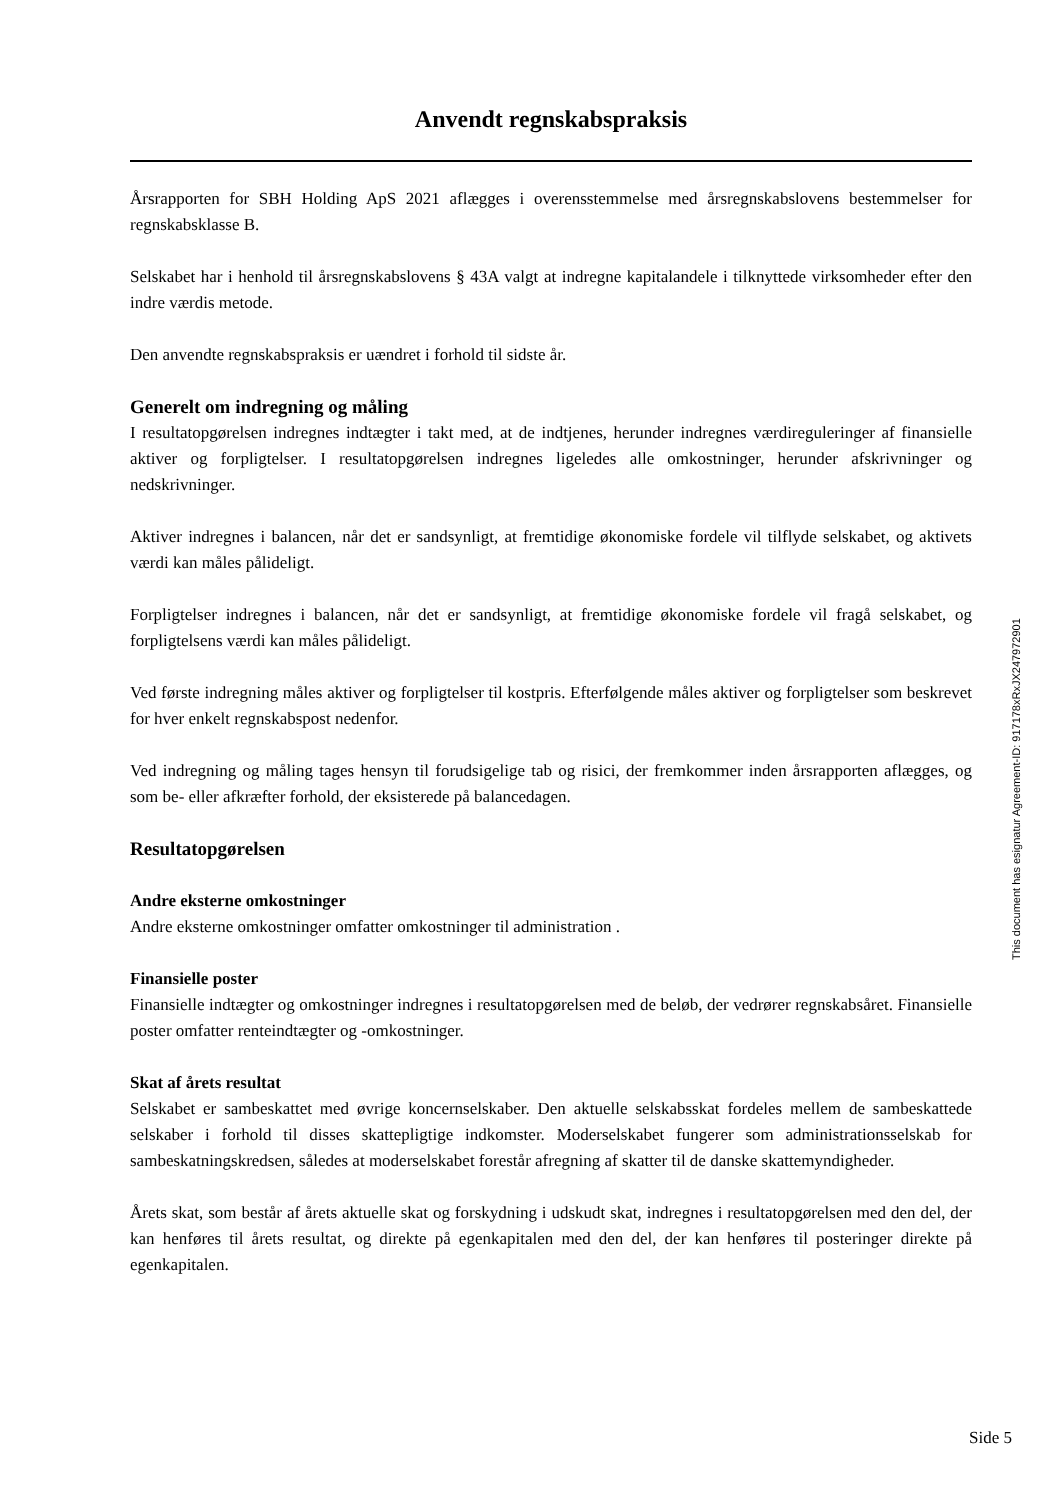Anvendt regnskabspraksis
Årsrapporten for SBH Holding ApS 2021 aflægges i overensstemmelse med årsregnskabslovens bestemmelser for regnskabsklasse B.
Selskabet har i henhold til årsregnskabslovens § 43A valgt at indregne kapitalandele i tilknyttede virksomheder efter den indre værdis metode.
Den anvendte regnskabspraksis er uændret i forhold til sidste år.
Generelt om indregning og måling
I resultatopgørelsen indregnes indtægter i takt med, at de indtjenes, herunder indregnes værdireguleringer af finansielle aktiver og forpligtelser. I resultatopgørelsen indregnes ligeledes alle omkostninger, herunder afskrivninger og nedskrivninger.
Aktiver indregnes i balancen, når det er sandsynligt, at fremtidige økonomiske fordele vil tilflyde selskabet, og aktivets værdi kan måles pålideligt.
Forpligtelser indregnes i balancen, når det er sandsynligt, at fremtidige økonomiske fordele vil fragå selskabet, og forpligtelsens værdi kan måles pålideligt.
Ved første indregning måles aktiver og forpligtelser til kostpris. Efterfølgende måles aktiver og forpligtelser som beskrevet for hver enkelt regnskabspost nedenfor.
Ved indregning og måling tages hensyn til forudsigelige tab og risici, der fremkommer inden årsrapporten aflægges, og som be- eller afkræfter forhold, der eksisterede på balancedagen.
Resultatopgørelsen
Andre eksterne omkostninger
Andre eksterne omkostninger omfatter omkostninger til administration .
Finansielle poster
Finansielle indtægter og omkostninger indregnes i resultatopgørelsen med de beløb, der vedrører regnskabsåret. Finansielle poster omfatter renteindtægter og -omkostninger.
Skat af årets resultat
Selskabet er sambeskattet med øvrige koncernselskaber. Den aktuelle selskabsskat fordeles mellem de sambeskattede selskaber i forhold til disses skattepligtige indkomster. Moderselskabet fungerer som administrationsselskab for sambeskatningskredsen, således at moderselskabet forestår afregning af skatter til de danske skattemyndigheder.
Årets skat, som består af årets aktuelle skat og forskydning i udskudt skat, indregnes i resultatopgørelsen med den del, der kan henføres til årets resultat, og direkte på egenkapitalen med den del, der kan henføres til posteringer direkte på egenkapitalen.
This document has esignatur Agreement-ID: 917178xRxJX247972901
Side 5